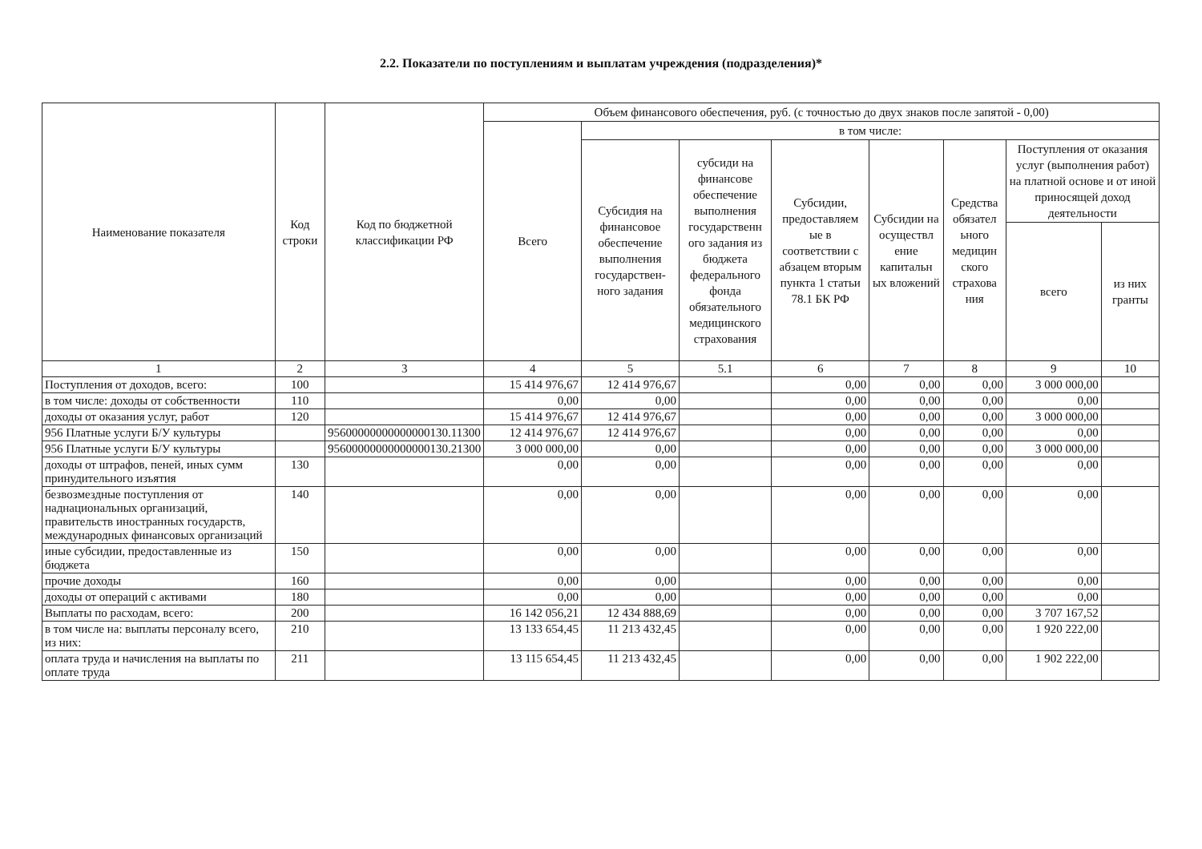2.2. Показатели по поступлениям и выплатам учреждения (подразделения)*
| Наименование показателя | Код строки | Код по бюджетной классификации РФ | Объем финансового обеспечения, руб. (с точностью до двух знаков после запятой - 0,00) | | | | | | | |
| --- | --- | --- | --- | --- | --- | --- | --- | --- | --- | --- |
| | | | Всего | в том числе: | | | | | | |
| | | | | Субсидия на финансовое обеспечение выполнения государствен-ного задания | субсиди на финансове обеспечение выполнения государственн ого задания из бюджета федерального фонда обязательного медицинского страхования | Субсидии, предоставляем ые в соответствии с абзацем вторым пункта 1 статьи 78.1 БК РФ | Субсидии на осуществл ение капитальн ых вложений | Средства обязател ьного медицин ского страхова ния | Поступления от оказания услуг (выполнения работ) на платной основе и от иной приносящей доход деятельности | |
| | | | | | | | | | всего | из них гранты |
| 1 | 2 | 3 | 4 | 5 | 5.1 | 6 | 7 | 8 | 9 | 10 |
| Поступления от доходов, всего: | 100 | | 15 414 976,67 | 12 414 976,67 | | 0,00 | 0,00 | 0,00 | 3 000 000,00 | |
| в том числе: доходы от собственности | 110 | | 0,00 | 0,00 | | 0,00 | 0,00 | 0,00 | 0,00 | |
| доходы от оказания услуг, работ | 120 | | 15 414 976,67 | 12 414 976,67 | | 0,00 | 0,00 | 0,00 | 3 000 000,00 | |
| 956 Платные услуги Б/У культуры | | 95600000000000000130.11300 | 12 414 976,67 | 12 414 976,67 | | 0,00 | 0,00 | 0,00 | 0,00 | |
| 956 Платные услуги Б/У культуры | | 95600000000000000130.21300 | 3 000 000,00 | 0,00 | | 0,00 | 0,00 | 0,00 | 3 000 000,00 | |
| доходы от штрафов, пеней, иных сумм принудительного изъятия | 130 | | 0,00 | 0,00 | | 0,00 | 0,00 | 0,00 | 0,00 | |
| безвозмездные поступления от наднациональных организаций, правительств иностранных государств, международных финансовых организаций | 140 | | 0,00 | 0,00 | | 0,00 | 0,00 | 0,00 | 0,00 | |
| иные субсидии, предоставленные из бюджета | 150 | | 0,00 | 0,00 | | 0,00 | 0,00 | 0,00 | 0,00 | |
| прочие доходы | 160 | | 0,00 | 0,00 | | 0,00 | 0,00 | 0,00 | 0,00 | |
| доходы от операций с активами | 180 | | 0,00 | 0,00 | | 0,00 | 0,00 | 0,00 | 0,00 | |
| Выплаты по расходам, всего: | 200 | | 16 142 056,21 | 12 434 888,69 | | 0,00 | 0,00 | 0,00 | 3 707 167,52 | |
| в том числе на: выплаты персоналу всего, из них: | 210 | | 13 133 654,45 | 11 213 432,45 | | 0,00 | 0,00 | 0,00 | 1 920 222,00 | |
| оплата труда и начисления на выплаты по оплате труда | 211 | | 13 115 654,45 | 11 213 432,45 | | 0,00 | 0,00 | 0,00 | 1 902 222,00 | |